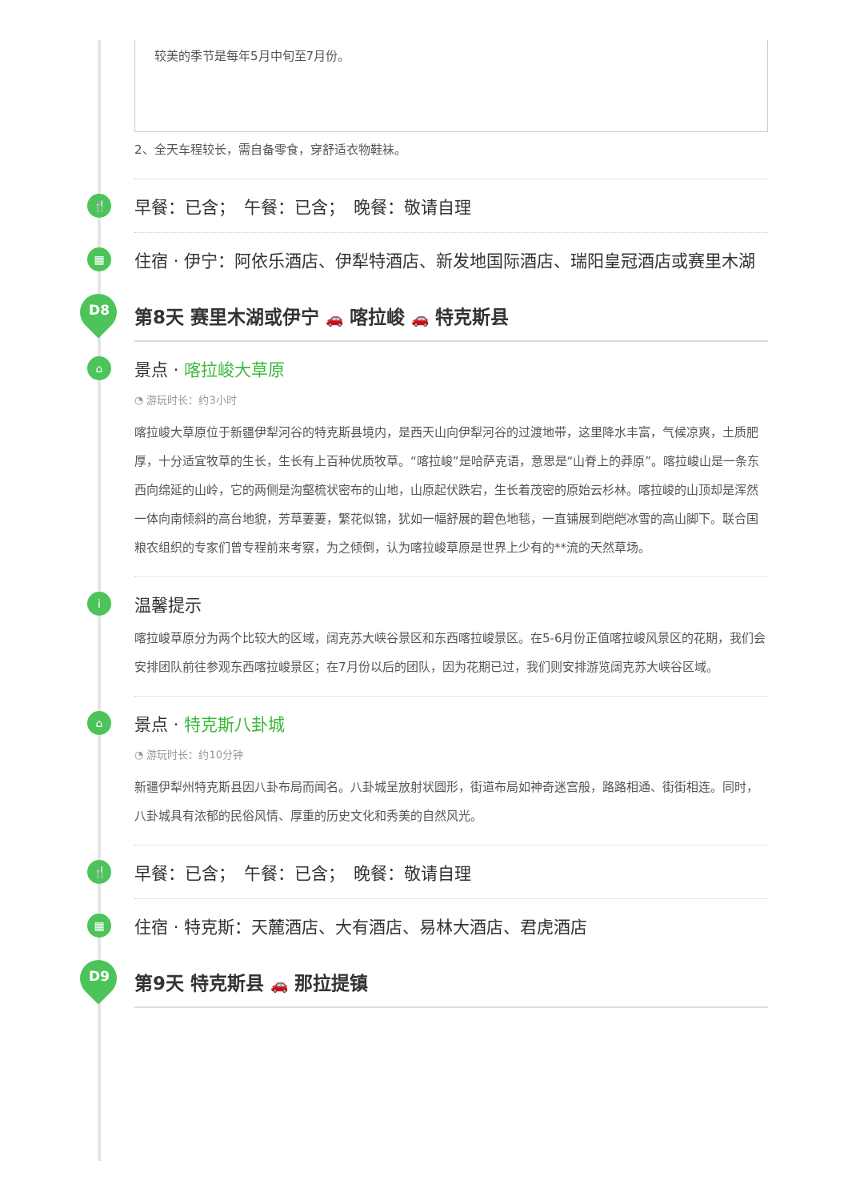较美的季节是每年5月中旬至7月份。
2、全天车程较长，需自备零食，穿舒适衣物鞋袜。
🍴 早餐：已含；　午餐：已含；　晚餐：敬请自理
住宿 · 伊宁：阿依乐酒店、伊犁特酒店、新发地国际酒店、瑞阳皇冠酒店或赛里木湖 ▦
D8
第8天 赛里木湖或伊宁 🚗 喀拉峻 🚗 特克斯县
⌂
景点 · 喀拉峻大草原
◔ 游玩时长：约3小时
喀拉峻大草原位于新疆伊犁河谷的特克斯县境内，是西天山向伊犁河谷的过渡地带，这里降水丰富，气候凉爽，土质肥厚，十分适宜牧草的生长，生长有上百种优质牧草。“喀拉峻”是哈萨克语，意思是“山脊上的莽原”。喀拉峻山是一条东西向绵延的山岭，它的两侧是沟壑梳状密布的山地，山原起伏跌宕，生长着茂密的原始云杉林。喀拉峻的山顶却是浑然一体向南倾斜的高台地貌，芳草萋萋，繁花似锦，犹如一幅舒展的碧色地毯，一直铺展到皑皑冰雪的高山脚下。联合国粮农组织的专家们曾专程前来考察，为之倾倒，认为喀拉峻草原是世界上少有的**流的天然草场。
i
温馨提示
喀拉峻草原分为两个比较大的区域，阔克苏大峡谷景区和东西喀拉峻景区。在5-6月份正值喀拉峻风景区的花期，我们会安排团队前往参观东西喀拉峻景区；在7月份以后的团队，因为花期已过，我们则安排游览阔克苏大峡谷区域。
⌂
景点 · 特克斯八卦城
◔ 游玩时长：约10分钟
新疆伊犁州特克斯县因八卦布局而闻名。八卦城呈放射状圆形，街道布局如神奇迷宫般，路路相通、街街相连。同时，八卦城具有浓郁的民俗风情、厚重的历史文化和秀美的自然风光。
🍴 早餐：已含；　午餐：已含；　晚餐：敬请自理
▦ 住宿 · 特克斯：天麓酒店、大有酒店、易林大酒店、君虎酒店
D9
第9天 特克斯县 🚗 那拉提镇